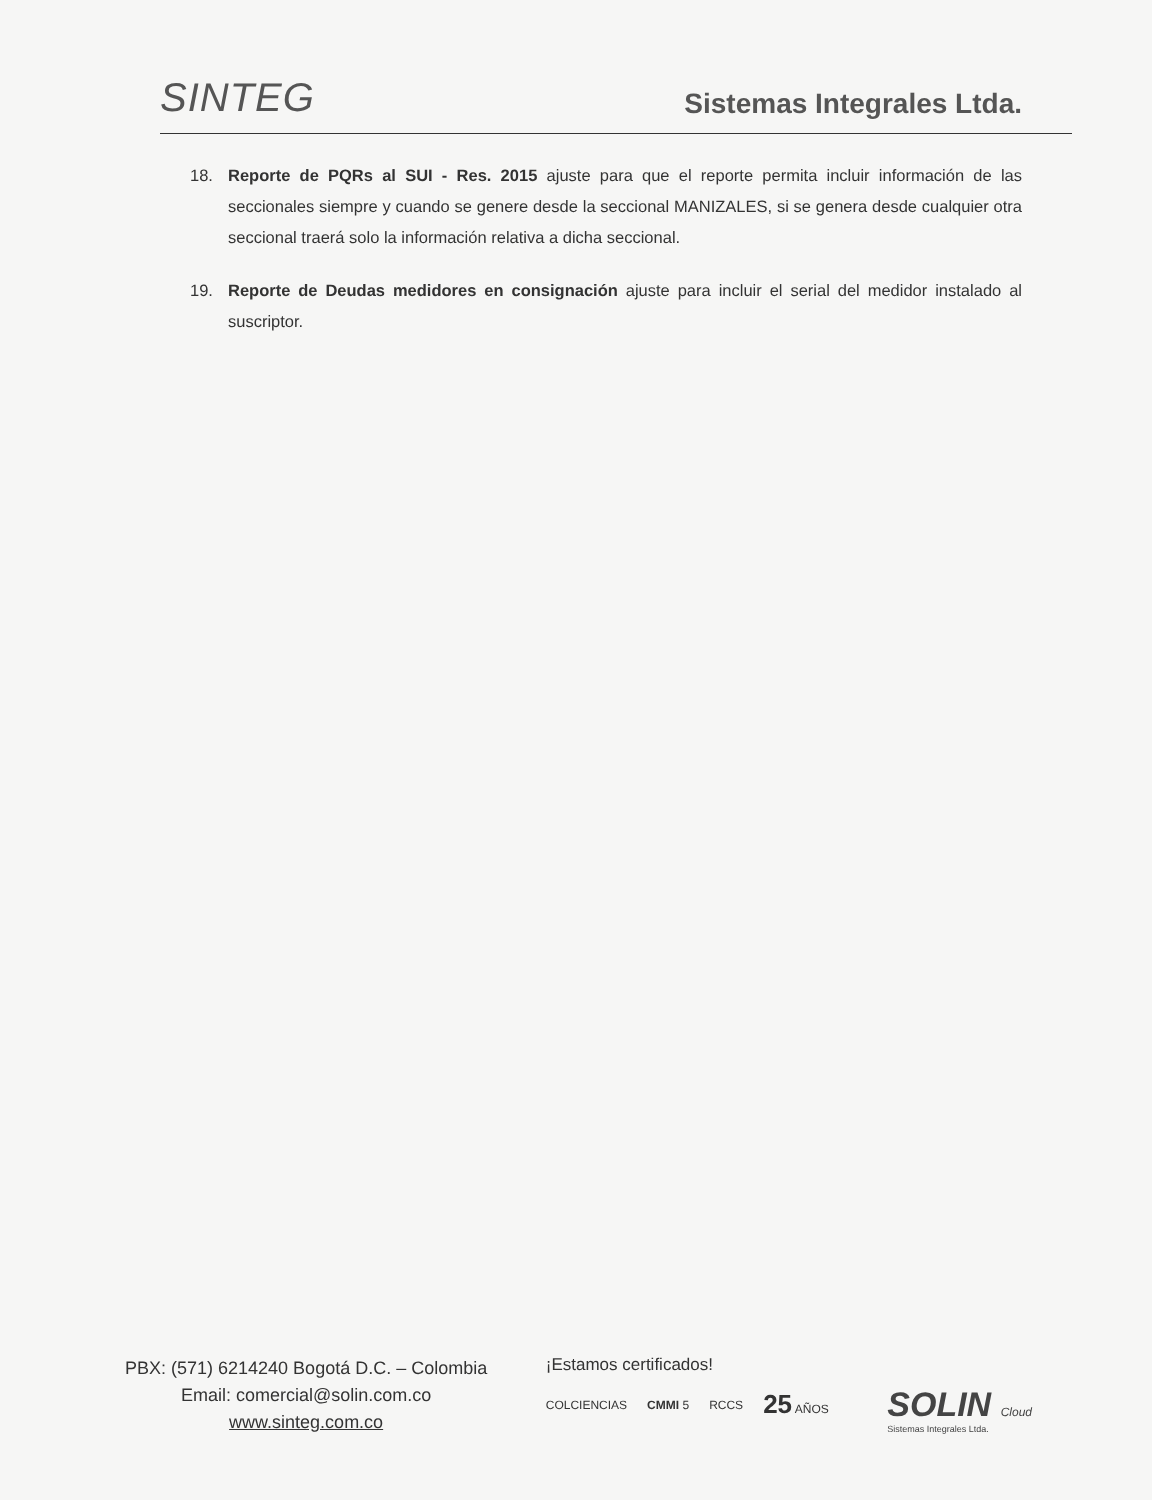SINTEG
Sistemas Integrales Ltda.
18. Reporte de PQRs al SUI - Res. 2015 ajuste para que el reporte permita incluir información de las seccionales siempre y cuando se genere desde la seccional MANIZALES, si se genera desde cualquier otra seccional traerá solo la información relativa a dicha seccional.
19. Reporte de Deudas medidores en consignación ajuste para incluir el serial del medidor instalado al suscriptor.
PBX: (571) 6214240 Bogotá D.C. – Colombia
Email: comercial@solin.com.co
www.sinteg.com.co
¡Estamos certificados!
COLCIENCIAS CMMI 5 RCCS 25 AÑOS
SOLIN Cloud
Sistemas Integrales Ltda.